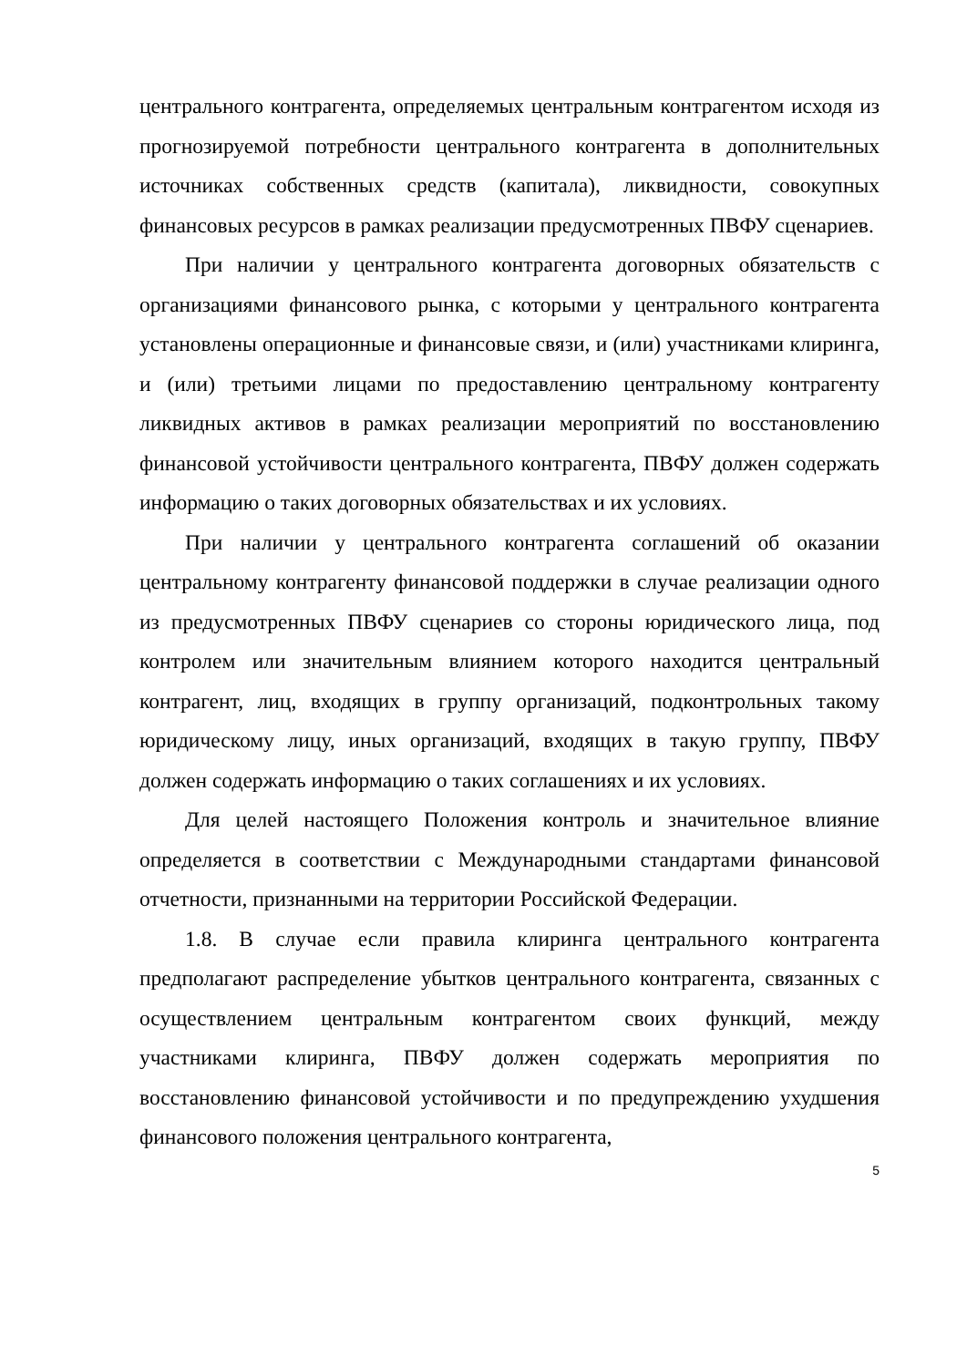центрального контрагента, определяемых центральным контрагентом исходя из прогнозируемой потребности центрального контрагента в дополнительных источниках собственных средств (капитала), ликвидности, совокупных финансовых ресурсов в рамках реализации предусмотренных ПВФУ сценариев.
При наличии у центрального контрагента договорных обязательств с организациями финансового рынка, с которыми у центрального контрагента установлены операционные и финансовые связи, и (или) участниками клиринга, и (или) третьими лицами по предоставлению центральному контрагенту ликвидных активов в рамках реализации мероприятий по восстановлению финансовой устойчивости центрального контрагента, ПВФУ должен содержать информацию о таких договорных обязательствах и их условиях.
При наличии у центрального контрагента соглашений об оказании центральному контрагенту финансовой поддержки в случае реализации одного из предусмотренных ПВФУ сценариев со стороны юридического лица, под контролем или значительным влиянием которого находится центральный контрагент, лиц, входящих в группу организаций, подконтрольных такому юридическому лицу, иных организаций, входящих в такую группу, ПВФУ должен содержать информацию о таких соглашениях и их условиях.
Для целей настоящего Положения контроль и значительное влияние определяется в соответствии с Международными стандартами финансовой отчетности, признанными на территории Российской Федерации.
1.8. В случае если правила клиринга центрального контрагента предполагают распределение убытков центрального контрагента, связанных с осуществлением центральным контрагентом своих функций, между участниками клиринга, ПВФУ должен содержать мероприятия по восстановлению финансовой устойчивости и по предупреждению ухудшения финансового положения центрального контрагента,
5